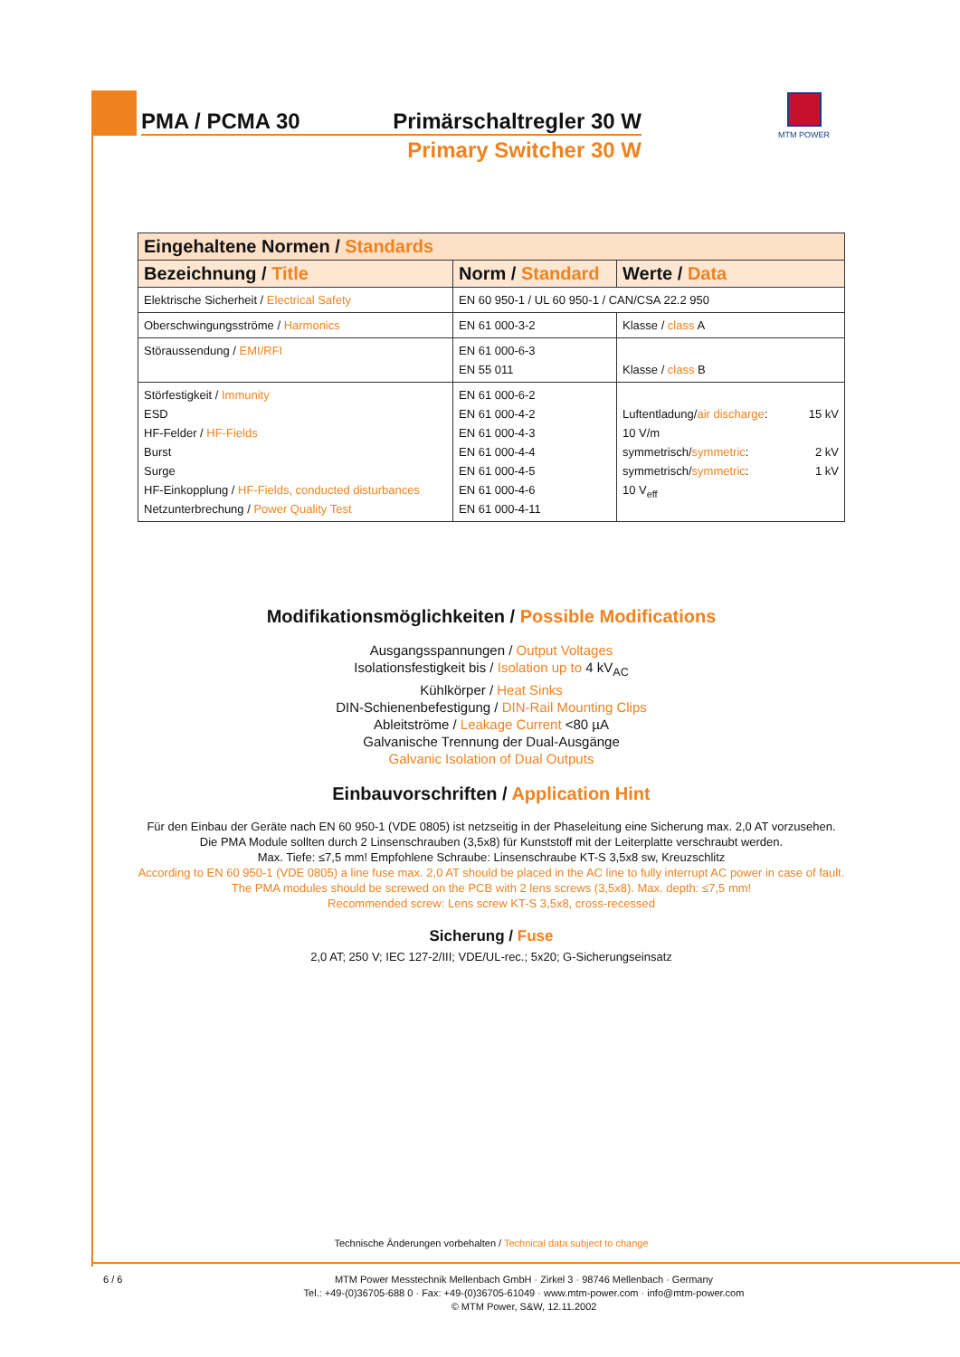PMA / PCMA 30 Primärschaltregler 30 W
Primary Switcher 30 W
MTM POWER
| Eingehaltene Normen / Standards | | |
| --- | --- | --- |
| Bezeichnung / Title | Norm / Standard | Werte / Data |
| Elektrische Sicherheit / Electrical Safety | EN 60 950-1 / UL 60 950-1 / CAN/CSA 22.2 950 | |
| Oberschwingungsströme / Harmonics | EN 61 000-3-2 | Klasse / class A |
| Störaussendung / EMI/RFI | EN 61 000-6-3 EN 55 011 | Klasse / class B |
| Störfestigkeit / Immunity ESD HF-Felder / HF-Fields Burst Surge HF-Einkopplung / HF-Fields, conducted disturbances Netzunterbrechung / Power Quality Test | EN 61 000-6-2 EN 61 000-4-2 EN 61 000-4-3 EN 61 000-4-4 EN 61 000-4-5 EN 61 000-4-6 EN 61 000-4-11 | Luftentladung/ air discharge : 15 kV 10 V/m symmetrisch/ symmetric : 2 kV symmetrisch/ symmetric : 1 kV 10 V<sub>eff</sub> |
Modifikationsmöglichkeiten / Possible Modifications
Ausgangsspannungen / Output Voltages
Isolationsfestigkeit bis / Isolation up to 4 kV<sub>AC</sub>
Kühlkörper / Heat Sinks
DIN-Schienenbefestigung / DIN-Rail Mounting Clips
Ableitströme / Leakage Current <80 µA
Galvanische Trennung der Dual-Ausgänge
Galvanic Isolation of Dual Outputs
Einbauvorschriften / Application Hint
Für den Einbau der Geräte nach EN 60 950-1 (VDE 0805) ist netzseitig in der Phaseleitung eine Sicherung max. 2,0 AT vorzusehen.
Die PMA Module sollten durch 2 Linsenschrauben (3,5x8) für Kunststoff mit der Leiterplatte verschraubt werden.
Max. Tiefe: ≤7,5 mm! Empfohlene Schraube: Linsenschraube KT-S 3,5x8 sw, Kreuzschlitz
According to EN 60 950-1 (VDE 0805) a line fuse max. 2,0 AT should be placed in the AC line to fully interrupt AC power in case of fault. The PMA modules should be screwed on the PCB with 2 lens screws (3,5x8). Max. depth: ≤7,5 mm!
Recommended screw: Lens screw KT-S 3,5x8, cross-recessed
Sicherung / Fuse
2,0 AT; 250 V; IEC 127-2/III; VDE/UL-rec.; 5x20; G-Sicherungseinsatz
Technische Änderungen vorbehalten / Technical data subject to change
6 / 6 MTM Power Messtechnik Mellenbach GmbH · Zirkel 3 · 98746 Mellenbach · Germany
Tel.: +49-(0)36705-688 0 · Fax: +49-(0)36705-61049 · www.mtm-power.com · info@mtm-power.com
© MTM Power, S&W, 12.11.2002